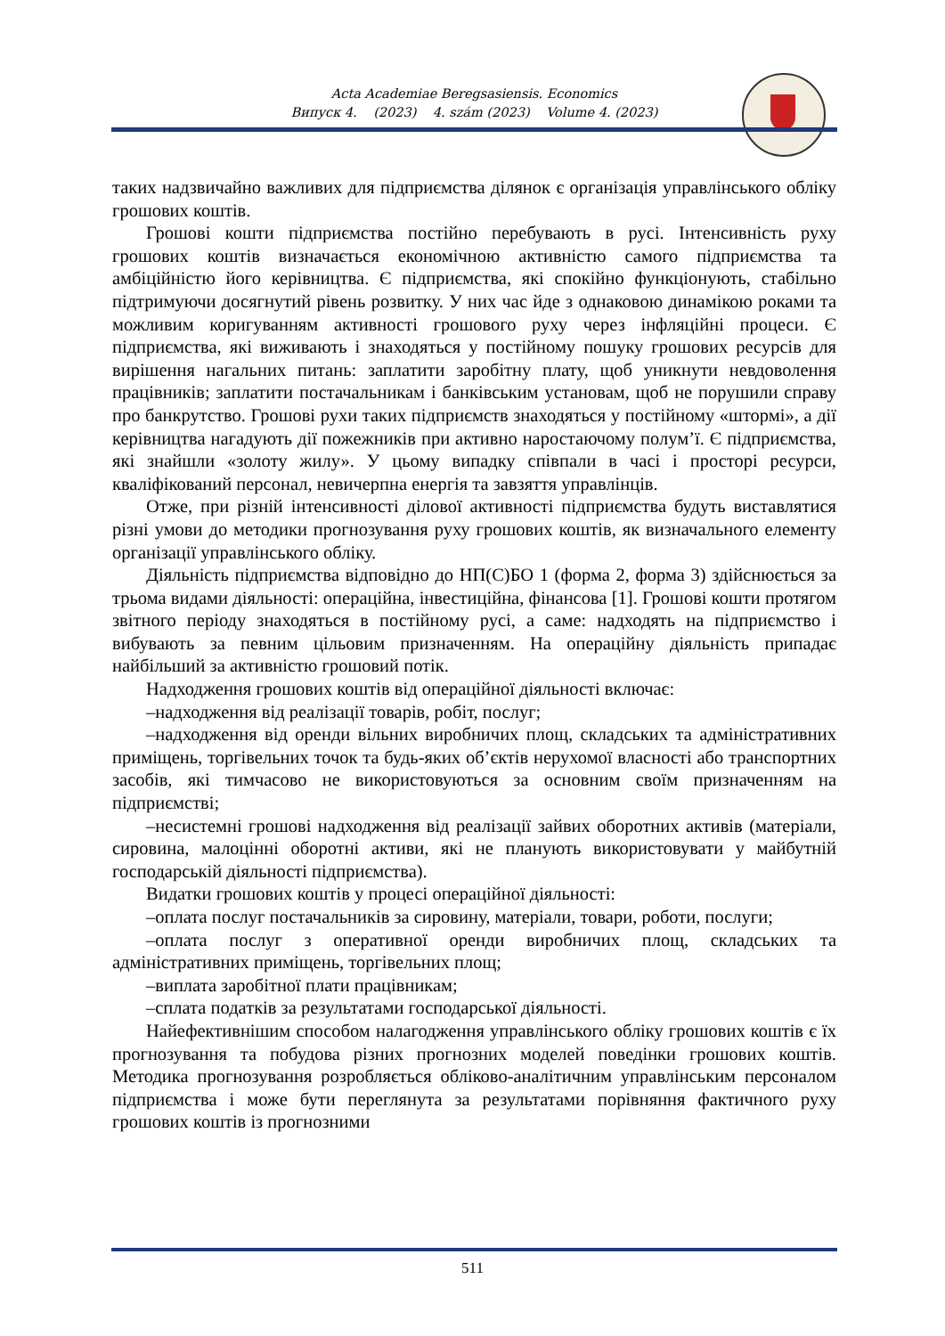Acta Academiae Beregsasiensis. Economics
Випуск 4. (2023) 4. szám (2023) Volume 4. (2023)
таких надзвичайно важливих для підприємства ділянок є організація управлінського обліку грошових коштів.
Грошові кошти підприємства постійно перебувають в русі. Інтенсивність руху грошових коштів визначається економічною активністю самого підприємства та амбіційністю його керівництва. Є підприємства, які спокійно функціонують, стабільно підтримуючи досягнутий рівень розвитку. У них час йде з однаковою динамікою роками та можливим коригуванням активності грошового руху через інфляційні процеси. Є підприємства, які виживають і знаходяться у постійному пошуку грошових ресурсів для вирішення нагальних питань: заплатити заробітну плату, щоб уникнути невдоволення працівників; заплатити постачальникам і банківським установам, щоб не порушили справу про банкрутство. Грошові рухи таких підприємств знаходяться у постійному «штормі», а дії керівництва нагадують дії пожежників при активно наростаючому полум’ї. Є підприємства, які знайшли «золоту жилу». У цьому випадку співпали в часі і просторі ресурси, кваліфікований персонал, невичерпна енергія та завзяття управлінців.
Отже, при різній інтенсивності ділової активності підприємства будуть виставлятися різні умови до методики прогнозування руху грошових коштів, як визначального елементу організації управлінського обліку.
Діяльність підприємства відповідно до НП(С)БО 1 (форма 2, форма 3) здійснюється за трьома видами діяльності: операційна, інвестиційна, фінансова [1]. Грошові кошти протягом звітного періоду знаходяться в постійному русі, а саме: надходять на підприємство і вибувають за певним цільовим призначенням. На операційну діяльність припадає найбільший за активністю грошовий потік.
Надходження грошових коштів від операційної діяльності включає:
–надходження від реалізації товарів, робіт, послуг;
–надходження від оренди вільних виробничих площ, складських та адміністративних приміщень, торгівельних точок та будь-яких об’єктів нерухомої власності або транспортних засобів, які тимчасово не використовуються за основним своїм призначенням на підприємстві;
–несистемні грошові надходження від реалізації зайвих оборотних активів (матеріали, сировина, малоцінні оборотні активи, які не планують використовувати у майбутній господарській діяльності підприємства).
Видатки грошових коштів у процесі операційної діяльності:
–оплата послуг постачальників за сировину, матеріали, товари, роботи, послуги;
–оплата послуг з оперативної оренди виробничих площ, складських та адміністративних приміщень, торгівельних площ;
–виплата заробітної плати працівникам;
–сплата податків за результатами господарської діяльності.
Найефективнішим способом налагодження управлінського обліку грошових коштів є їх прогнозування та побудова різних прогнозних моделей поведінки грошових коштів. Методика прогнозування розробляється обліково-аналітичним управлінським персоналом підприємства і може бути переглянута за результатами порівняння фактичного руху грошових коштів із прогнозними
511